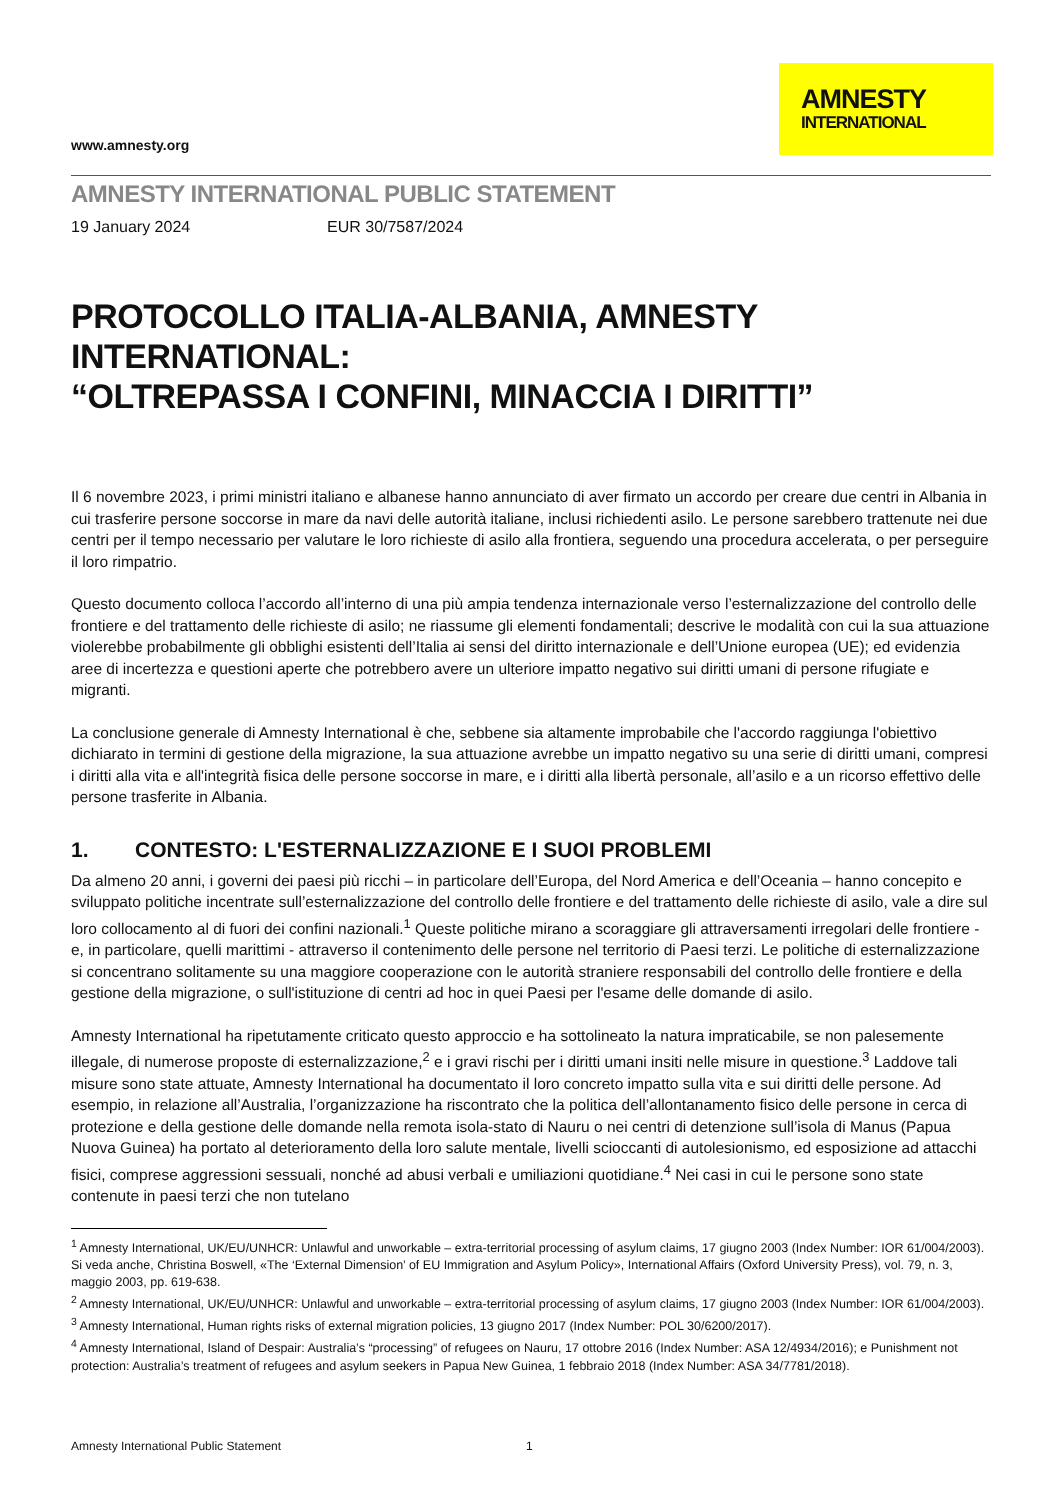www.amnesty.org
AMNESTY
INTERNATIONAL
AMNESTY INTERNATIONAL PUBLIC STATEMENT
19 January 2024 EUR 30/7587/2024
PROTOCOLLO ITALIA-ALBANIA, AMNESTY INTERNATIONAL:
“OLTREPASSA I CONFINI, MINACCIA I DIRITTI”
Il 6 novembre 2023, i primi ministri italiano e albanese hanno annunciato di aver firmato un accordo per creare due centri in Albania in cui trasferire persone soccorse in mare da navi delle autorità italiane, inclusi richiedenti asilo. Le persone sarebbero trattenute nei due centri per il tempo necessario per valutare le loro richieste di asilo alla frontiera, seguendo una procedura accelerata, o per perseguire il loro rimpatrio.
Questo documento colloca l’accordo all’interno di una più ampia tendenza internazionale verso l’esternalizzazione del controllo delle frontiere e del trattamento delle richieste di asilo; ne riassume gli elementi fondamentali; descrive le modalità con cui la sua attuazione violerebbe probabilmente gli obblighi esistenti dell’Italia ai sensi del diritto internazionale e dell’Unione europea (UE); ed evidenzia aree di incertezza e questioni aperte che potrebbero avere un ulteriore impatto negativo sui diritti umani di persone rifugiate e migranti.
La conclusione generale di Amnesty International è che, sebbene sia altamente improbabile che l'accordo raggiunga l'obiettivo dichiarato in termini di gestione della migrazione, la sua attuazione avrebbe un impatto negativo su una serie di diritti umani, compresi i diritti alla vita e all'integrità fisica delle persone soccorse in mare, e i diritti alla libertà personale, all’asilo e a un ricorso effettivo delle persone trasferite in Albania.
1. CONTESTO: L'ESTERNALIZZAZIONE E I SUOI PROBLEMI
Da almeno 20 anni, i governi dei paesi più ricchi – in particolare dell’Europa, del Nord America e dell’Oceania – hanno concepito e sviluppato politiche incentrate sull’esternalizzazione del controllo delle frontiere e del trattamento delle richieste di asilo, vale a dire sul loro collocamento al di fuori dei confini nazionali.<sup>1</sup> Queste politiche mirano a scoraggiare gli attraversamenti irregolari delle frontiere - e, in particolare, quelli marittimi - attraverso il contenimento delle persone nel territorio di Paesi terzi. Le politiche di esternalizzazione si concentrano solitamente su una maggiore cooperazione con le autorità straniere responsabili del controllo delle frontiere e della gestione della migrazione, o sull'istituzione di centri ad hoc in quei Paesi per l'esame delle domande di asilo.
Amnesty International ha ripetutamente criticato questo approccio e ha sottolineato la natura impraticabile, se non palesemente illegale, di numerose proposte di esternalizzazione,<sup>2</sup> e i gravi rischi per i diritti umani insiti nelle misure in questione.<sup>3</sup> Laddove tali misure sono state attuate, Amnesty International ha documentato il loro concreto impatto sulla vita e sui diritti delle persone. Ad esempio, in relazione all’Australia, l’organizzazione ha riscontrato che la politica dell’allontanamento fisico delle persone in cerca di protezione e della gestione delle domande nella remota isola-stato di Nauru o nei centri di detenzione sull’isola di Manus (Papua Nuova Guinea) ha portato al deterioramento della loro salute mentale, livelli scioccanti di autolesionismo, ed esposizione ad attacchi fisici, comprese aggressioni sessuali, nonché ad abusi verbali e umiliazioni quotidiane.<sup>4</sup> Nei casi in cui le persone sono state contenute in paesi terzi che non tutelano
<sup>1</sup> Amnesty International, UK/EU/UNHCR: Unlawful and unworkable – extra-territorial processing of asylum claims, 17 giugno 2003 (Index Number: IOR 61/004/2003). Si veda anche, Christina Boswell, «The ‘External Dimension’ of EU Immigration and Asylum Policy», International Affairs (Oxford University Press), vol. 79, n. 3, maggio 2003, pp. 619-638.
<sup>2</sup> Amnesty International, UK/EU/UNHCR: Unlawful and unworkable – extra-territorial processing of asylum claims, 17 giugno 2003 (Index Number: IOR 61/004/2003).
<sup>3</sup> Amnesty International, Human rights risks of external migration policies, 13 giugno 2017 (Index Number: POL 30/6200/2017).
<sup>4</sup> Amnesty International, Island of Despair: Australia’s “processing” of refugees on Nauru, 17 ottobre 2016 (Index Number: ASA 12/4934/2016); e Punishment not protection: Australia’s treatment of refugees and asylum seekers in Papua New Guinea, 1 febbraio 2018 (Index Number: ASA 34/7781/2018).
Amnesty International Public Statement 1